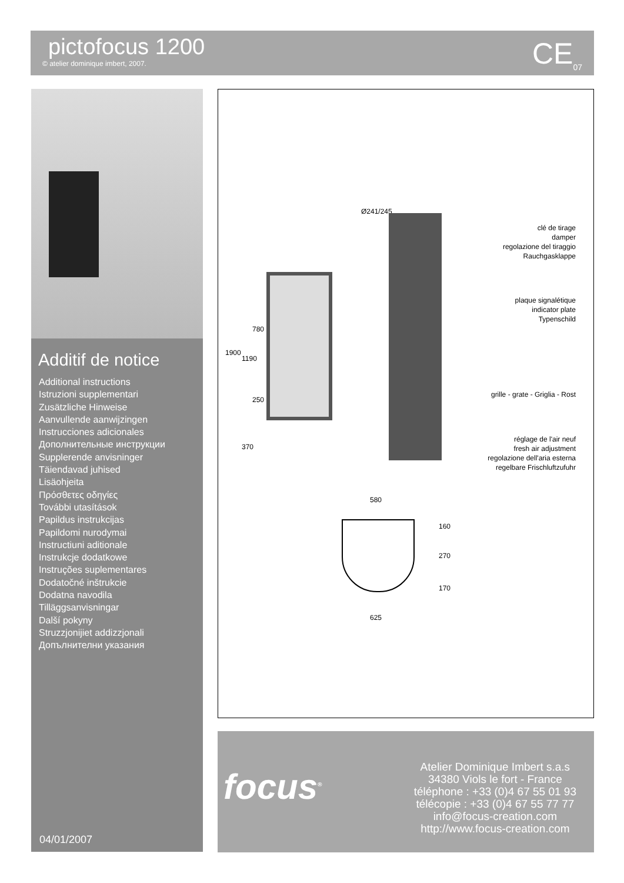pictofocus 1200
© atelier dominique imbert, 2007.
CE<sub>07</sub>
Additif de notice
Additional instructions
Istruzioni supplementari
Zusätzliche Hinweise
Aanvullende aanwijzingen
Instrucciones adicionales
Дополнительные инструкции
Supplerende anvisninger
Täiendavad juhised
Lisäohjeita
Πρόσθετες οδηγίες
További utasítások
Papildus instrukcijas
Papildomi nurodymai
Instructiuni aditionale
Instrukcje dodatkowe
Instruções suplementares
Dodatočné inštrukcie
Dodatna navodila
Tilläggsanvisningar
Další pokyny
Struzzjonijiet addizzjonali
Допълнителни указания
04/01/2007
Ø241/245
clé de tirage
damper
regolazione del tiraggio
Rauchgasklappe
plaque signalétique
indicator plate
Typenschild
grille - grate - Griglia - Rost
réglage de l'air neuf
fresh air adjustment
regolazione dell'aria esterna
regelbare Frischluftzufuhr
1900
1190
780
250
370
580
160
270
170
625
focus<sup>®</sup>
Atelier Dominique Imbert s.a.s
34380 Viols le fort - France
téléphone : +33 (0)4 67 55 01 93
télécopie : +33 (0)4 67 55 77 77
info@focus-creation.com
http://www.focus-creation.com